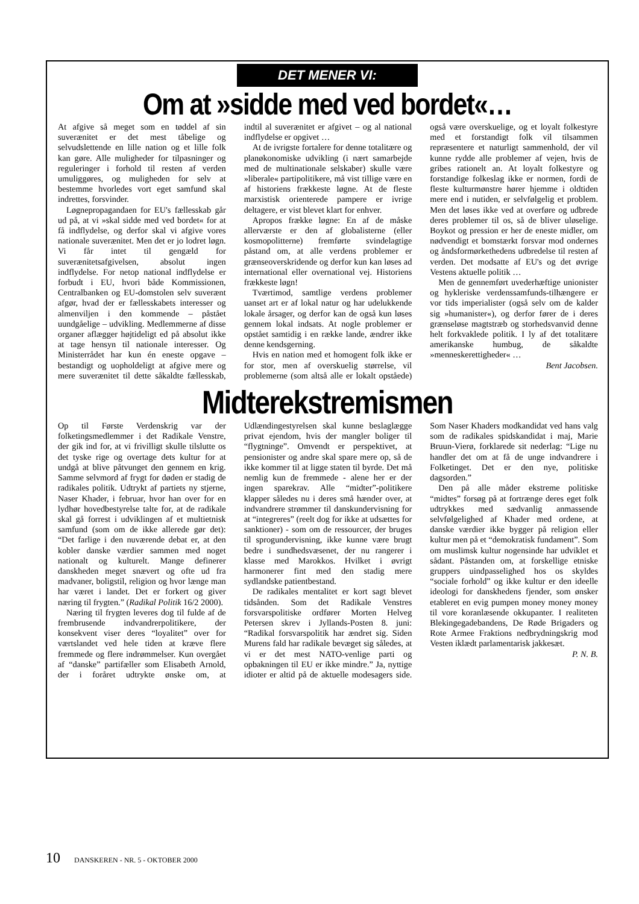DET MENER VI:
Om at »sidde med ved bordet«…
At afgive så meget som en tøddel af sin suverænitet er det mest tåbelige og selvudslettende en lille nation og et lille folk kan gøre. Alle muligheder for tilpasninger og reguleringer i forhold til resten af verden umuliggøres, og muligheden for selv at bestemme hvorledes vort eget samfund skal indrettes, forsvinder.
Løgnepropagandaen for EU's fællesskab går ud på, at vi »skal sidde med ved bordet« for at få indflydelse, og derfor skal vi afgive vores nationale suverænitet. Men det er jo lodret løgn. Vi får intet til gengæld for suverænitetsafgivelsen, absolut ingen indflydelse. For netop national indflydelse er forbudt i EU, hvori både Kommissionen, Centralbanken og EU-domstolen selv suverænt afgør, hvad der er fællesskabets interesser og almenviljen i den kommende – påstået uundgåelige – udvikling. Medlemmerne af disse organer aflægger højtideligt ed på absolut ikke at tage hensyn til nationale interesser. Og Ministerrådet har kun én eneste opgave – bestandigt og uopholdeligt at afgive mere og mere suverænitet til dette såkaldte fællesskab, indtil al suverænitet er afgivet – og al national indflydelse er opgivet …
At de ivrigste fortalere for denne totalitære og planøkonomiske udvikling (i nært samarbejde med de multinationale selskaber) skulle være »liberale« partipolitikere, må vist tillige være en af historiens frækkeste løgne. At de fleste marxistisk orienterede pampere er ivrige deltagere, er vist blevet klart for enhver.
Apropos frække løgne: En af de måske allerværste er den af globalisterne (eller kosmopolitterne) fremførte svindelagtige påstand om, at alle verdens problemer er grænseoverskridende og derfor kun kan løses ad international eller overnational vej. Historiens frækkeste løgn!
Tværtimod, samtlige verdens problemer uanset art er af lokal natur og har udelukkende lokale årsager, og derfor kan de også kun løses gennem lokal indsats. At nogle problemer er opstået samtidig i en række lande, ændrer ikke denne kendsgerning.
Hvis en nation med et homogent folk ikke er for stor, men af overskuelig størrelse, vil problemerne (som altså alle er lokalt opståede) også være overskuelige, og et loyalt folkestyre med et forstandigt folk vil tilsammen repræsentere et naturligt sammenhold, der vil kunne rydde alle problemer af vejen, hvis de gribes rationelt an. At loyalt folkestyre og forstandige folkeslag ikke er normen, fordi de fleste kulturmønstre hører hjemme i oldtiden mere end i nutiden, er selvfølgelig et problem. Men det løses ikke ved at overføre og udbrede deres problemer til os, så de bliver uløselige. Boykot og pression er her de eneste midler, om nødvendigt et bomstærkt forsvar mod ondernes og åndsformørkethedens udbredelse til resten af verden. Det modsatte af EU's og det øvrige Vestens aktuelle politik …
Men de gennemført uvederhæftige unionister og hykleriske verdenssamfunds-tilhængere er vor tids imperialister (også selv om de kalder sig »humanister«), og derfor fører de i deres grænseløse magtstræb og storhedsvanvid denne helt forkvaklede politik. I ly af det totalitære amerikanske humbug, de såkaldte »menneskerettigheder« …
Bent Jacobsen.
Midterekstremismen
Op til Første Verdenskrig var der folketingsmedlemmer i det Radikale Venstre, der gik ind for, at vi frivilligt skulle tilslutte os det tyske rige og overtage dets kultur for at undgå at blive påtvunget den gennem en krig. Samme selvmord af frygt for døden er stadig de radikales politik. Udtrykt af partiets ny stjerne, Naser Khader, i februar, hvor han over for en lydhør hovedbestyrelse talte for, at de radikale skal gå forrest i udviklingen af et multietnisk samfund (som om de ikke allerede gør det): “Det farlige i den nuværende debat er, at den kobler danske værdier sammen med noget nationalt og kulturelt. Mange definerer danskheden meget snævert og ofte ud fra madvaner, boligstil, religion og hvor længe man har været i landet. Det er forkert og giver næring til frygten.” (Radikal Politik 16/2 2000).
Næring til frygten leveres dog til fulde af de frembrusende indvandrerpolitikere, der konsekvent viser deres “loyalitet” over for værtslandet ved hele tiden at kræve flere fremmede og flere indrømmelser. Kun overgået af “danske” partifæller som Elisabeth Arnold, der i foråret udtrykte ønske om, at Udlændingestyrelsen skal kunne beslaglægge privat ejendom, hvis der mangler boliger til “flygtninge”. Omvendt er perspektivet, at pensionister og andre skal spare mere op, så de ikke kommer til at ligge staten til byrde. Det må nemlig kun de fremmede - alene her er der ingen sparekrav. Alle “midter”-politikere klapper således nu i deres små hænder over, at indvandrere strømmer til danskundervisning for at “integreres” (reelt dog for ikke at udsættes for sanktioner) - som om de ressourcer, der bruges til sprogundervisning, ikke kunne være brugt bedre i sundhedsvæsenet, der nu rangerer i klasse med Marokkos. Hvilket i øvrigt harmonerer fint med den stadig mere sydlandske patientbestand.
De radikales mentalitet er kort sagt blevet tidsånden. Som det Radikale Venstres forsvarspolitiske ordfører Morten Helveg Petersen skrev i Jyllands-Posten 8. juni: “Radikal forsvarspolitik har ændret sig. Siden Murens fald har radikale bevæget sig således, at vi er det mest NATO-venlige parti og opbakningen til EU er ikke mindre.” Ja, nyttige idioter er altid på de aktuelle modesagers side. Som Naser Khaders modkandidat ved hans valg som de radikales spidskandidat i maj, Marie Bruun-Vierø, forklarede sit nederlag: “Lige nu handler det om at få de unge indvandrere i Folketinget. Det er den nye, politiske dagsorden.”
Den på alle måder ekstreme politiske “midtes” forsøg på at fortrænge deres eget folk udtrykkes med sædvanlig anmassende selvfølgelighed af Khader med ordene, at danske værdier ikke bygger på religion eller kultur men på et “demokratisk fundament”. Som om muslimsk kultur nogensinde har udviklet et sådant. Påstanden om, at forskellige etniske gruppers uindpasselighed hos os skyldes “sociale forhold” og ikke kultur er den ideelle ideologi for danskhedens fjender, som ønsker etableret en evig pumpen money money money til vore koranlæsende okkupanter. I realiteten Blekingegadebandens, De Røde Brigaders og Rote Armee Fraktions nedbrydningskrig mod Vesten iklædt parlamentarisk jakkesæt.
P. N. B.
10 DANSKEREN - NR. 5 - OKTOBER 2000